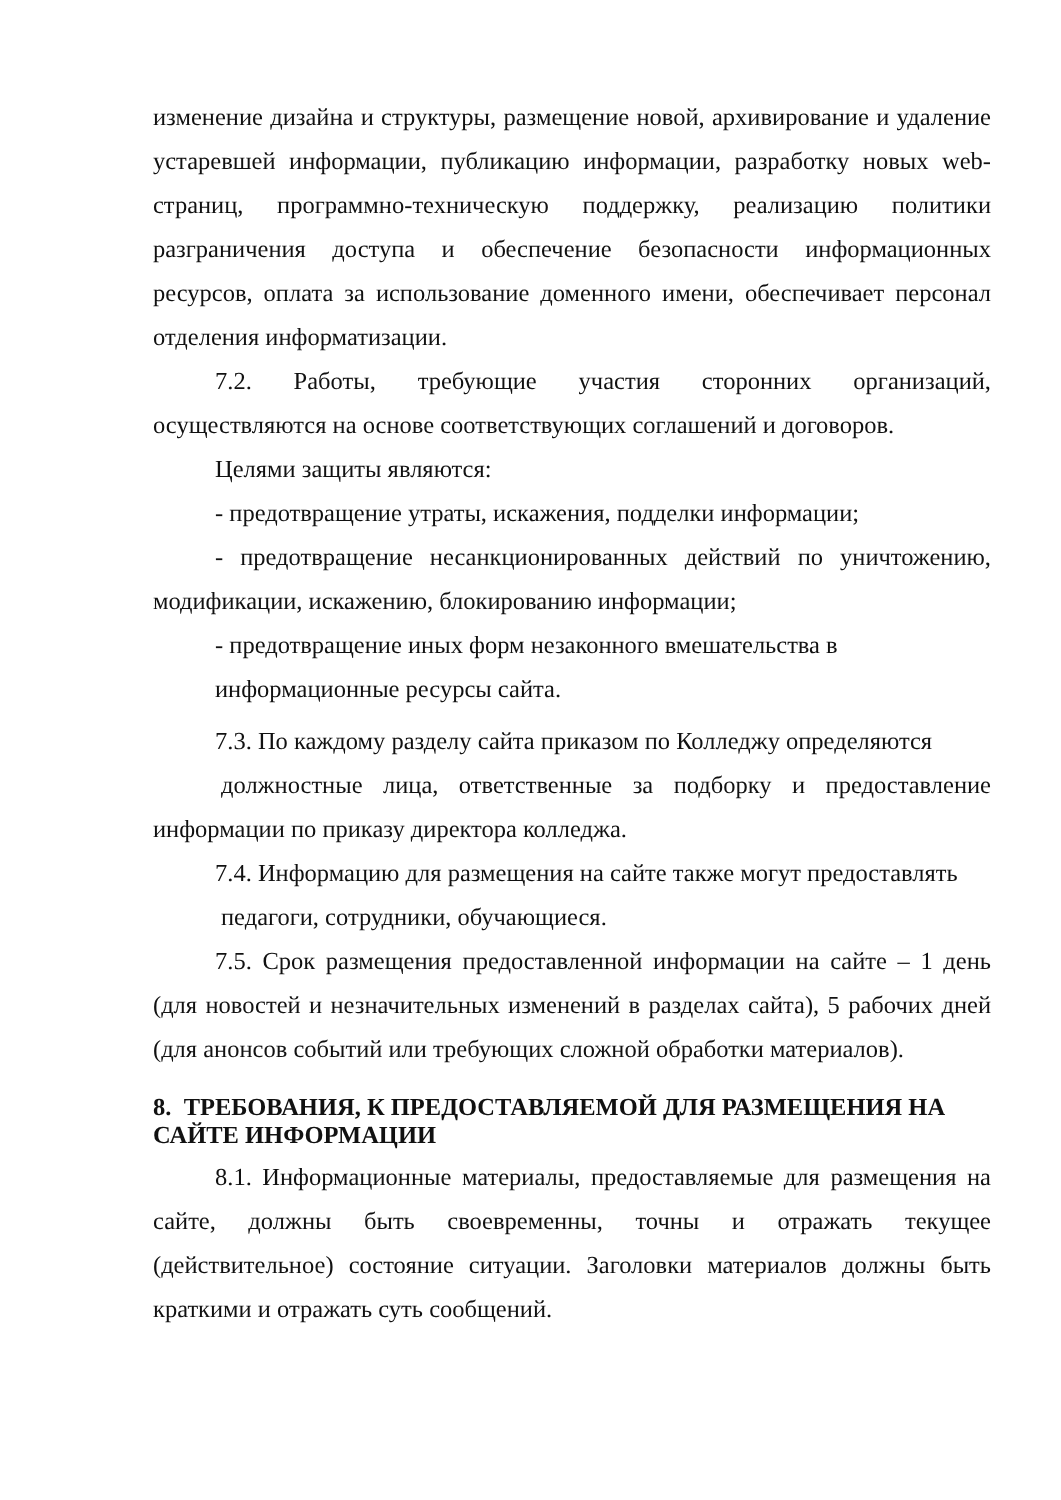изменение дизайна и структуры, размещение новой, архивирование и удаление устаревшей информации, публикацию информации, разработку новых web-страниц, программно-техническую поддержку, реализацию политики разграничения доступа и обеспечение безопасности информационных ресурсов, оплата за использование доменного имени, обеспечивает персонал отделения информатизации.
7.2. Работы, требующие участия сторонних организаций, осуществляются на основе соответствующих соглашений и договоров.
Целями защиты являются:
- предотвращение утраты, искажения, подделки информации;
- предотвращение несанкционированных действий по уничтожению, модификации, искажению, блокированию информации;
- предотвращение иных форм незаконного вмешательства в
информационные ресурсы сайта.
7.3. По каждому разделу сайта приказом по Колледжу определяются
должностные лица, ответственные за подборку и предоставление информации по приказу директора колледжа.
7.4. Информацию для размещения на сайте также могут предоставлять
педагоги, сотрудники, обучающиеся.
7.5. Срок размещения предоставленной информации на сайте – 1 день (для новостей и незначительных изменений в разделах сайта), 5 рабочих дней (для анонсов событий или требующих сложной обработки материалов).
8. ТРЕБОВАНИЯ, К ПРЕДОСТАВЛЯЕМОЙ ДЛЯ РАЗМЕЩЕНИЯ НА САЙТЕ ИНФОРМАЦИИ
8.1. Информационные материалы, предоставляемые для размещения на сайте, должны быть своевременны, точны и отражать текущее (действительное) состояние ситуации. Заголовки материалов должны быть краткими и отражать суть сообщений.